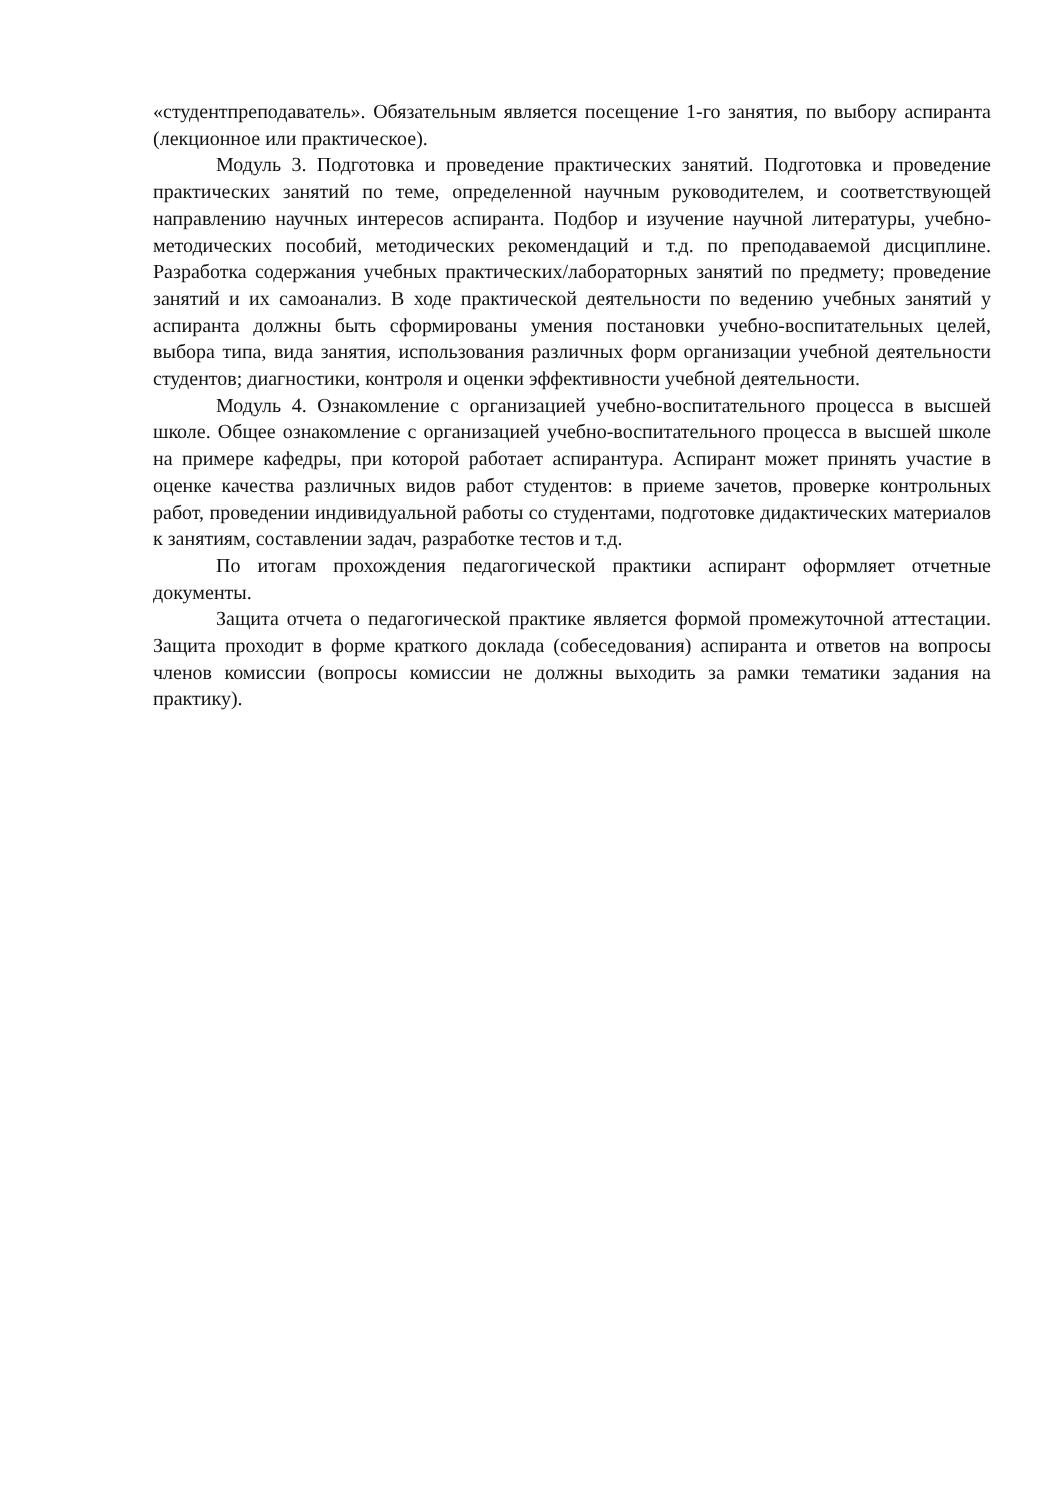«студентпреподаватель». Обязательным является посещение 1-го занятия, по выбору аспиранта (лекционное или практическое).
Модуль 3. Подготовка и проведение практических занятий. Подготовка и проведение практических занятий по теме, определенной научным руководителем, и соответствующей направлению научных интересов аспиранта. Подбор и изучение научной литературы, учебно-методических пособий, методических рекомендаций и т.д. по преподаваемой дисциплине. Разработка содержания учебных практических/лабораторных занятий по предмету; проведение занятий и их самоанализ. В ходе практической деятельности по ведению учебных занятий у аспиранта должны быть сформированы умения постановки учебно-воспитательных целей, выбора типа, вида занятия, использования различных форм организации учебной деятельности студентов; диагностики, контроля и оценки эффективности учебной деятельности.
Модуль 4. Ознакомление с организацией учебно-воспитательного процесса в высшей школе. Общее ознакомление с организацией учебно-воспитательного процесса в высшей школе на примере кафедры, при которой работает аспирантура. Аспирант может принять участие в оценке качества различных видов работ студентов: в приеме зачетов, проверке контрольных работ, проведении индивидуальной работы со студентами, подготовке дидактических материалов к занятиям, составлении задач, разработке тестов и т.д.
По итогам прохождения педагогической практики аспирант оформляет отчетные документы.
Защита отчета о педагогической практике является формой промежуточной аттестации. Защита проходит в форме краткого доклада (собеседования) аспиранта и ответов на вопросы членов комиссии (вопросы комиссии не должны выходить за рамки тематики задания на практику).